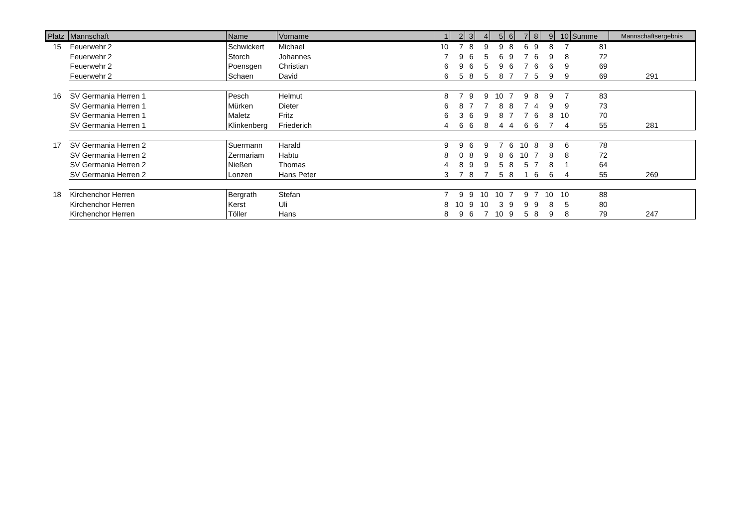| Platz | Mannschaft | Name | Vorname | 1 | 2 | 3 | 4 | 5 | 6 | 7 | 8 | 9 | 10 | Summe | Mannschaftsergebnis |
| --- | --- | --- | --- | --- | --- | --- | --- | --- | --- | --- | --- | --- | --- | --- | --- |
| 15 | Feuerwehr 2 | Schwickert | Michael | 10 | 7 | 8 | 9 | 9 | 8 | 6 | 9 | 8 | 7 | 81 | |
| | Feuerwehr 2 | Storch | Johannes | 7 | 9 | 6 | 5 | 6 | 9 | 7 | 6 | 9 | 8 | 72 | |
| | Feuerwehr 2 | Poensgen | Christian | 6 | 9 | 6 | 5 | 9 | 6 | 7 | 6 | 6 | 9 | 69 | |
| | Feuerwehr 2 | Schaen | David | 6 | 5 | 8 | 5 | 8 | 7 | 7 | 5 | 9 | 9 | 69 | 291 |
| 16 | SV Germania Herren 1 | Pesch | Helmut | 8 | 7 | 9 | 9 | 10 | 7 | 9 | 8 | 9 | 7 | 83 | |
| | SV Germania Herren 1 | Mürken | Dieter | 6 | 8 | 7 | 7 | 8 | 8 | 7 | 4 | 9 | 9 | 73 | |
| | SV Germania Herren 1 | Maletz | Fritz | 6 | 3 | 6 | 9 | 8 | 7 | 7 | 6 | 8 | 10 | 70 | |
| | SV Germania Herren 1 | Klinkenberg | Friederich | 4 | 6 | 6 | 8 | 4 | 4 | 6 | 6 | 7 | 4 | 55 | 281 |
| 17 | SV Germania Herren 2 | Suermann | Harald | 9 | 9 | 6 | 9 | 7 | 6 | 10 | 8 | 8 | 6 | 78 | |
| | SV Germania Herren 2 | Zermariam | Habtu | 8 | 0 | 8 | 9 | 8 | 6 | 10 | 7 | 8 | 8 | 72 | |
| | SV Germania Herren 2 | Nießen | Thomas | 4 | 8 | 9 | 9 | 5 | 8 | 5 | 7 | 8 | 1 | 64 | |
| | SV Germania Herren 2 | Lonzen | Hans Peter | 3 | 7 | 8 | 7 | 5 | 8 | 1 | 6 | 6 | 4 | 55 | 269 |
| 18 | Kirchenchor Herren | Bergrath | Stefan | 7 | 9 | 9 | 10 | 10 | 7 | 9 | 7 | 10 | 10 | 88 | |
| | Kirchenchor Herren | Kerst | Uli | 8 | 10 | 9 | 10 | 3 | 9 | 9 | 9 | 8 | 5 | 80 | |
| | Kirchenchor Herren | Töller | Hans | 8 | 9 | 6 | 7 | 10 | 9 | 5 | 8 | 9 | 8 | 79 | 247 |